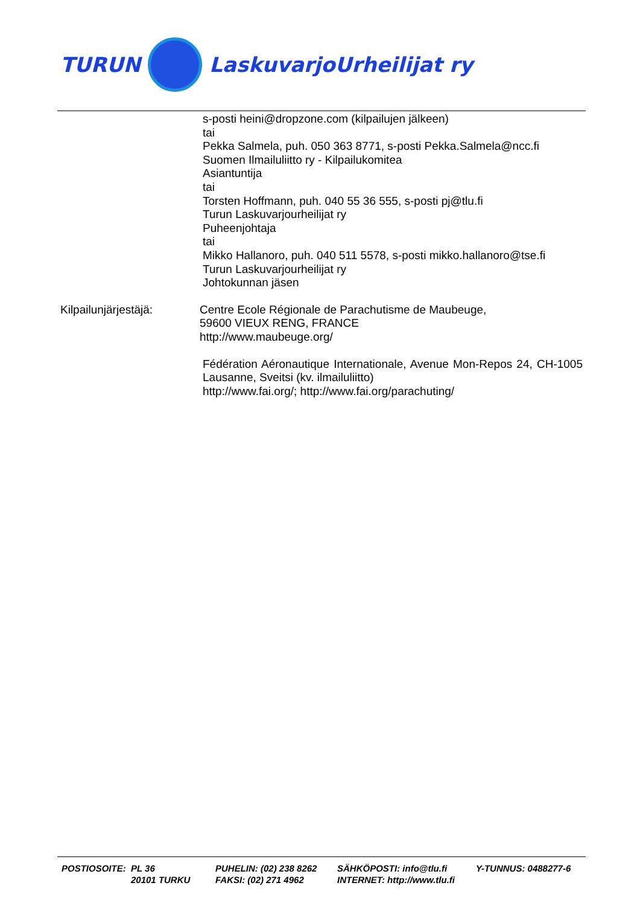TURUN LaskuvarjoUrheilijat ry
s-posti heini@dropzone.com (kilpailujen jälkeen)
tai
Pekka Salmela, puh. 050 363 8771, s-posti Pekka.Salmela@ncc.fi
Suomen Ilmailuliitto ry - Kilpailukomitea
Asiantuntija
tai
Torsten Hoffmann, puh. 040 55 36 555, s-posti pj@tlu.fi
Turun Laskuvarjourheilijat ry
Puheenjohtaja
tai
Mikko Hallanoro, puh. 040 511 5578, s-posti mikko.hallanoro@tse.fi
Turun Laskuvarjourheilijat ry
Johtokunnan jäsen
Kilpailunjärjestäjä: Centre Ecole Régionale de Parachutisme de Maubeuge,
59600 VIEUX RENG, FRANCE
http://www.maubeuge.org/
Fédération Aéronautique Internationale, Avenue Mon-Repos 24, CH-1005 Lausanne, Sveitsi (kv. ilmailuliitto)
http://www.fai.org/; http://www.fai.org/parachuting/
POSTIOSOITE:
PL 36
20101 TURKU
PUHELIN: (02) 238 8262
FAKSI: (02) 271 4962
SÄHKÖPOSTI: info@tlu.fi
INTERNET: http://www.tlu.fi
Y-TUNNUS: 0488277-6